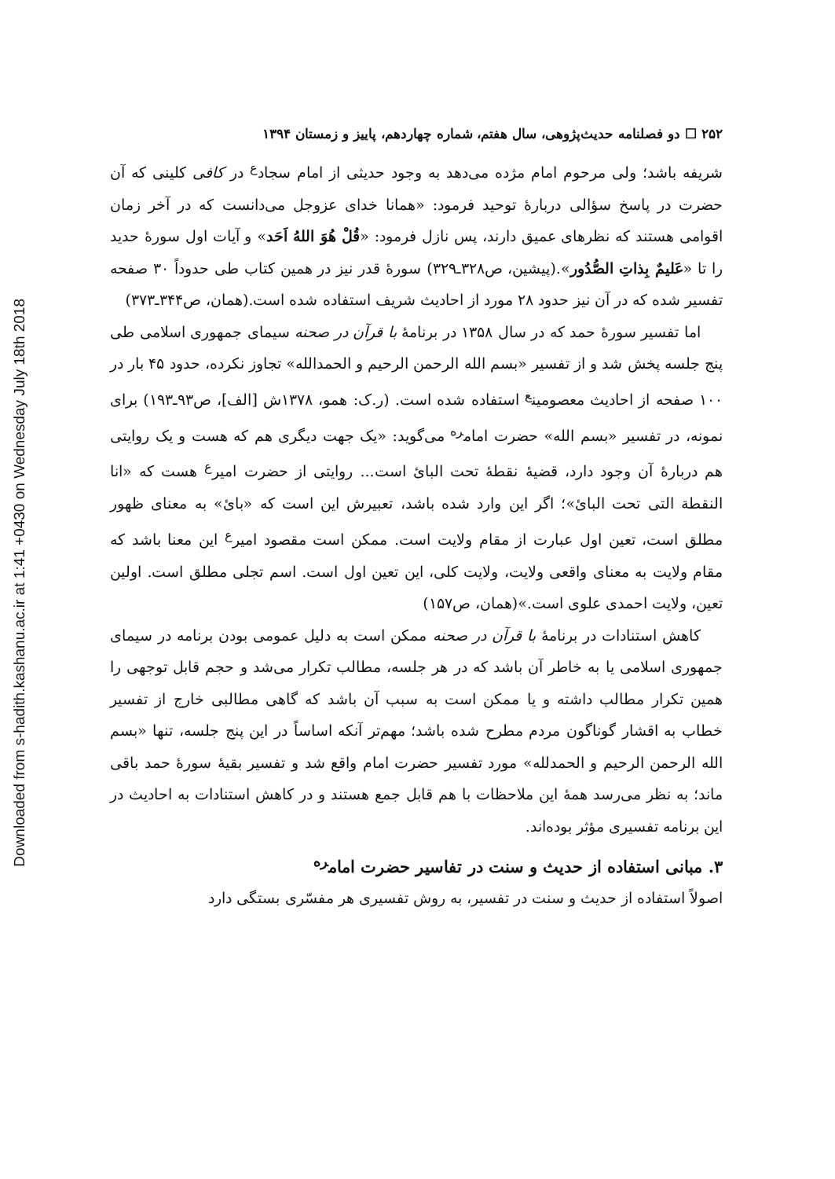Downloaded from s-hadith.kashanu.ac.ir at 1:41 +0430 on Wednesday July 18th 2018
۲۵۲ ☐ دو فصلنامه حدیث‌پژوهی، سال هفتم، شماره چهاردهم، پاییز و زمستان ۱۳۹۴
شریفه باشد؛ ولی مرحوم امام مژده می‌دهد به وجود حدیثی از امام سجاد<sup>ع</sup> در کافی کلینی که آن حضرت در پاسخ سؤالی دربارۀ توحید فرمود: «همانا خدای عزوجل می‌دانست که در آخر زمان اقوامی هستند که نظرهای عمیق دارند، پس نازل فرمود: «قُلْ هُوَ اللهُ اَحَد» و آیات اول سورۀ حدید را تا «عَلیمٌ بِذاتِ الصُّدُور».(پیشین، ص۳۲۸ـ۳۲۹) سورۀ قدر نیز در همین کتاب طی حدوداً ۳۰ صفحه تفسیر شده که در آن نیز حدود ۲۸ مورد از احادیث شریف استفاده شده است.(همان، ص۳۴۴ـ۳۷۳)
اما تفسیر سورۀ حمد که در سال ۱۳۵۸ در برنامۀ با قرآن در صحنه سیمای جمهوری اسلامی طی پنج جلسه پخش شد و از تفسیر «بسم الله الرحمن الرحیم و الحمدالله» تجاوز نکرده، حدود ۴۵ بار در ۱۰۰ صفحه از احادیث معصومین<sup>ع</sup> استفاده شده است. (ر.ک: همو، ۱۳۷۸ش [الف]، ص۹۳ـ۱۹۳) برای نمونه، در تفسیر «بسم الله» حضرت امام<sup>ره</sup> می‌گوید: «یک جهت دیگری هم که هست و یک روایتی هم دربارۀ آن وجود دارد، قضیۀ نقطۀ تحت البائ است... روایتی از حضرت امیر<sup>ع</sup> هست که «انا النقطة التی تحت البائ»؛ اگر این وارد شده باشد، تعبیرش این است که «بائ» به معنای ظهور مطلق است، تعین اول عبارت از مقام ولایت است. ممکن است مقصود امیر<sup>ع</sup> این معنا باشد که مقام ولایت به معنای واقعی ولایت، ولایت کلی، این تعین اول است. اسم تجلی مطلق است. اولین تعین، ولایت احمدی علوی است.»(همان، ص۱۵۷)
کاهش استنادات در برنامۀ با قرآن در صحنه ممکن است به دلیل عمومی بودن برنامه در سیمای جمهوری اسلامی یا به خاطر آن باشد که در هر جلسه، مطالب تکرار می‌شد و حجم قابل توجهی را همین تکرار مطالب داشته و یا ممکن است به سبب آن باشد که گاهی مطالبی خارج از تفسیر خطاب به اقشار گوناگون مردم مطرح شده باشد؛ مهم‌تر آنکه اساساً در این پنج جلسه، تنها «بسم الله الرحمن الرحیم و الحمدلله» مورد تفسیر حضرت امام واقع شد و تفسیر بقیۀ سورۀ حمد باقی ماند؛ به نظر می‌رسد همۀ این ملاحظات با هم قابل جمع هستند و در کاهش استنادات به احادیث در این برنامه تفسیری مؤثر بوده‌اند.
۳. مبانی استفاده از حدیث و سنت در تفاسیر حضرت امام<sup>ره</sup>
اصولاً استفاده از حدیث و سنت در تفسیر، به روش تفسیری هر مفسّری بستگی دارد